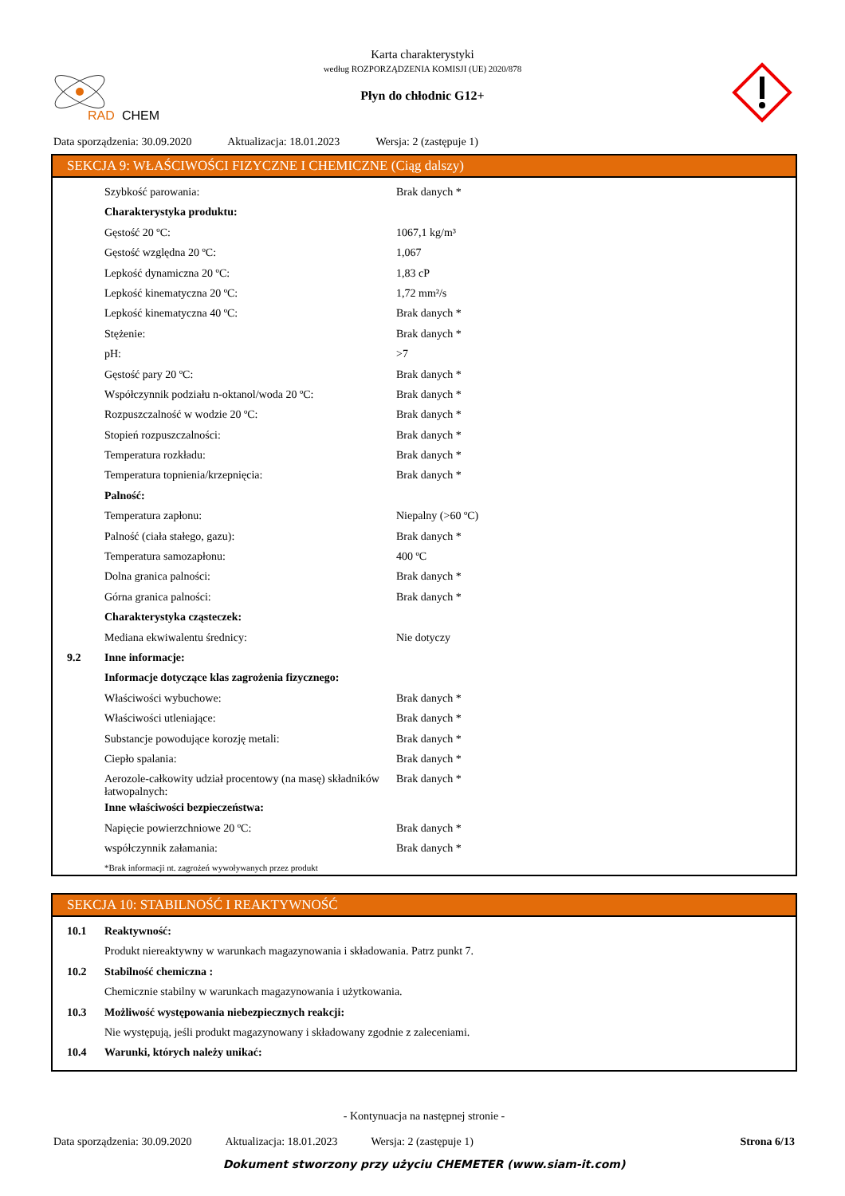RAD
CHEM
Karta charakterystyki
według ROZPORZĄDZENIA KOMISJI (UE) 2020/878
Płyn do chłodnic G12+
Data sporządzenia: 30.09.2020 Aktualizacja: 18.01.2023 Wersja: 2 (zastępuje 1)
SEKCJA 9: WŁAŚCIWOŚCI FIZYCZNE I CHEMICZNE (Ciąg dalszy)
| | Szybkość parowania: | Brak danych * |
| | Charakterystyka produktu: | |
| | Gęstość 20 ºC: | 1067,1 kg/m³ |
| | Gęstość względna 20 ºC: | 1,067 |
| | Lepkość dynamiczna 20 ºC: | 1,83 cP |
| | Lepkość kinematyczna 20 ºC: | 1,72 mm²/s |
| | Lepkość kinematyczna 40 ºC: | Brak danych * |
| | Stężenie: | Brak danych * |
| | pH: | >7 |
| | Gęstość pary 20 ºC: | Brak danych * |
| | Współczynnik podziału n-oktanol/woda 20 ºC: | Brak danych * |
| | Rozpuszczalność w wodzie 20 ºC: | Brak danych * |
| | Stopień rozpuszczalności: | Brak danych * |
| | Temperatura rozkładu: | Brak danych * |
| | Temperatura topnienia/krzepnięcia: | Brak danych * |
| | Palność: | |
| | Temperatura zapłonu: | Niepalny (>60 ºC) |
| | Palność (ciała stałego, gazu): | Brak danych * |
| | Temperatura samozapłonu: | 400 ºC |
| | Dolna granica palności: | Brak danych * |
| | Górna granica palności: | Brak danych * |
| | Charakterystyka cząsteczek: | |
| | Mediana ekwiwalentu średnicy: | Nie dotyczy |
| 9.2 | Inne informacje: | |
| | Informacje dotyczące klas zagrożenia fizycznego: | |
| | Właściwości wybuchowe: | Brak danych * |
| | Właściwości utleniające: | Brak danych * |
| | Substancje powodujące korozję metali: | Brak danych * |
| | Ciepło spalania: | Brak danych * |
| | Aerozole-całkowity udział procentowy (na masę) składników łatwopalnych: | Brak danych * |
| | Inne właściwości bezpieczeństwa: | |
| | Napięcie powierzchniowe 20 ºC: | Brak danych * |
| | współczynnik załamania: | Brak danych * |
| | *Brak informacji nt. zagrożeń wywoływanych przez produkt | |
SEKCJA 10: STABILNOŚĆ I REAKTYWNOŚĆ
| 10.1 | Reaktywność: |
| | Produkt niereaktywny w warunkach magazynowania i składowania. Patrz punkt 7. |
| 10.2 | Stabilność chemiczna : |
| | Chemicznie stabilny w warunkach magazynowania i użytkowania. |
| 10.3 | Możliwość występowania niebezpiecznych reakcji: |
| | Nie występują, jeśli produkt magazynowany i składowany zgodnie z zaleceniami. |
| 10.4 | Warunki, których należy unikać: |
- Kontynuacja na następnej stronie -
Data sporządzenia: 30.09.2020 Aktualizacja: 18.01.2023 Wersja: 2 (zastępuje 1) Strona 6/13
Dokument stworzony przy użyciu CHEMETER (www.siam-it.com)